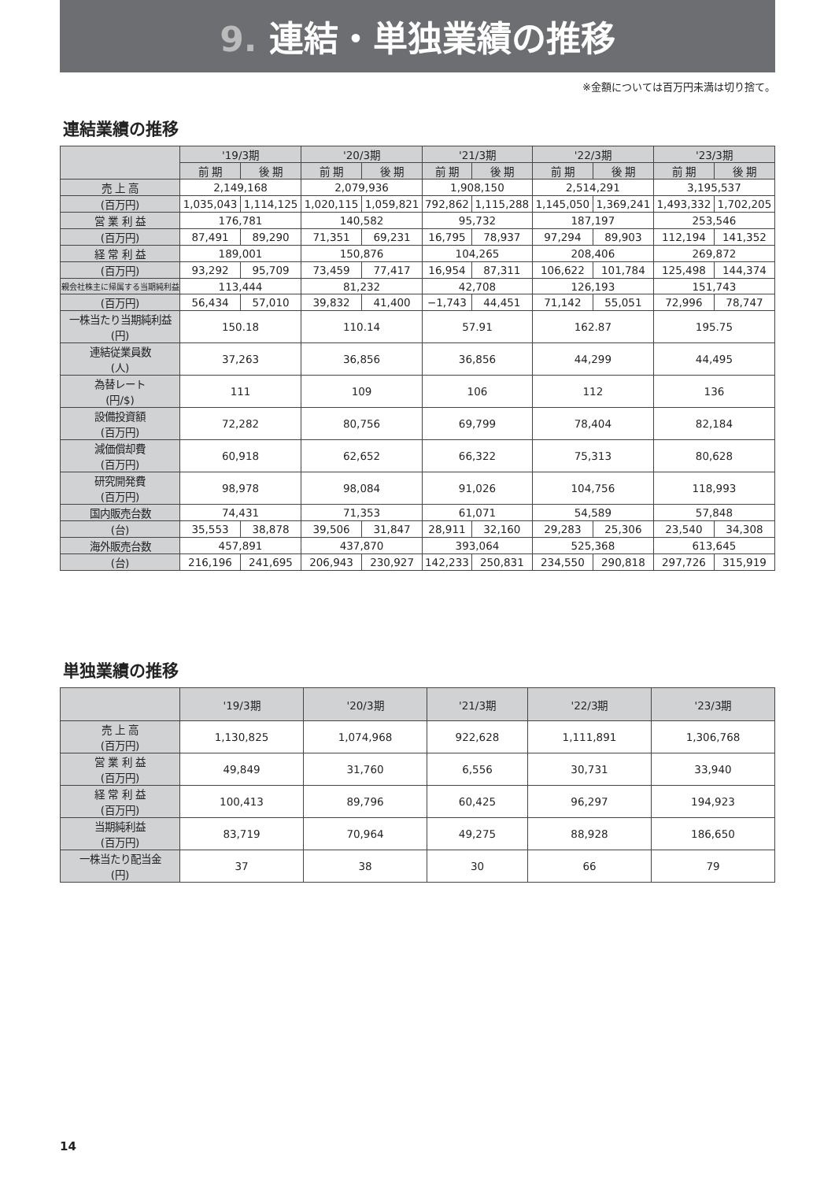9. 連結・単独業績の推移
※金額については百万円未満は切り捨て。
連結業績の推移
| | '19/3期 | | '20/3期 | | '21/3期 | | '22/3期 | | '23/3期 | |
| --- | --- | --- | --- | --- | --- | --- | --- | --- | --- | --- |
| | 前 期 | 後 期 | 前 期 | 後 期 | 前 期 | 後 期 | 前 期 | 後 期 | 前 期 | 後 期 |
| 売 上 高 | 2,149,168 | | 2,079,936 | | 1,908,150 | | 2,514,291 | | 3,195,537 | |
| (百万円) | 1,035,043 | 1,114,125 | 1,020,115 | 1,059,821 | 792,862 | 1,115,288 | 1,145,050 | 1,369,241 | 1,493,332 | 1,702,205 |
| 営 業 利 益 | 176,781 | | 140,582 | | 95,732 | | 187,197 | | 253,546 | |
| (百万円) | 87,491 | 89,290 | 71,351 | 69,231 | 16,795 | 78,937 | 97,294 | 89,903 | 112,194 | 141,352 |
| 経 常 利 益 | 189,001 | | 150,876 | | 104,265 | | 208,406 | | 269,872 | |
| (百万円) | 93,292 | 95,709 | 73,459 | 77,417 | 16,954 | 87,311 | 106,622 | 101,784 | 125,498 | 144,374 |
| 親会社株主に帰属する当期純利益 | 113,444 | | 81,232 | | 42,708 | | 126,193 | | 151,743 | |
| (百万円) | 56,434 | 57,010 | 39,832 | 41,400 | −1,743 | 44,451 | 71,142 | 55,051 | 72,996 | 78,747 |
| 一株当たり当期純利益 (円) | 150.18 | | 110.14 | | 57.91 | | 162.87 | | 195.75 | |
| 連結従業員数 (人) | 37,263 | | 36,856 | | 36,856 | | 44,299 | | 44,495 | |
| 為替レート (円/$) | 111 | | 109 | | 106 | | 112 | | 136 | |
| 設備投資額 (百万円) | 72,282 | | 80,756 | | 69,799 | | 78,404 | | 82,184 | |
| 減価償却費 (百万円) | 60,918 | | 62,652 | | 66,322 | | 75,313 | | 80,628 | |
| 研究開発費 (百万円) | 98,978 | | 98,084 | | 91,026 | | 104,756 | | 118,993 | |
| 国内販売台数 | 74,431 | | 71,353 | | 61,071 | | 54,589 | | 57,848 | |
| (台) | 35,553 | 38,878 | 39,506 | 31,847 | 28,911 | 32,160 | 29,283 | 25,306 | 23,540 | 34,308 |
| 海外販売台数 | 457,891 | | 437,870 | | 393,064 | | 525,368 | | 613,645 | |
| (台) | 216,196 | 241,695 | 206,943 | 230,927 | 142,233 | 250,831 | 234,550 | 290,818 | 297,726 | 315,919 |
単独業績の推移
| | '19/3期 | '20/3期 | '21/3期 | '22/3期 | '23/3期 |
| --- | --- | --- | --- | --- | --- |
| 売 上 高 (百万円) | 1,130,825 | 1,074,968 | 922,628 | 1,111,891 | 1,306,768 |
| 営 業 利 益 (百万円) | 49,849 | 31,760 | 6,556 | 30,731 | 33,940 |
| 経 常 利 益 (百万円) | 100,413 | 89,796 | 60,425 | 96,297 | 194,923 |
| 当期純利益 (百万円) | 83,719 | 70,964 | 49,275 | 88,928 | 186,650 |
| 一株当たり配当金 (円) | 37 | 38 | 30 | 66 | 79 |
14